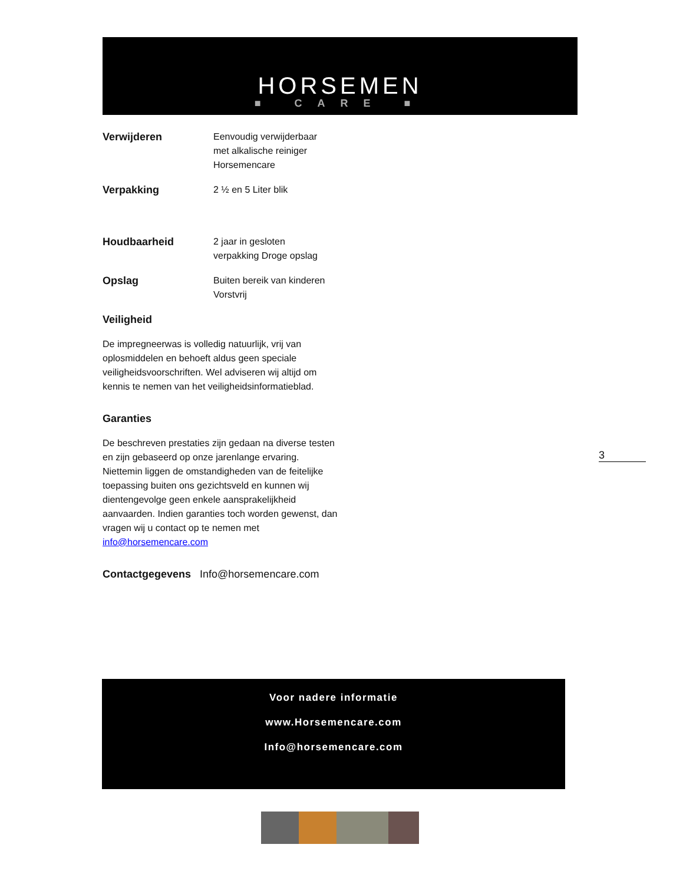HORSEMEN
■ CARE ■
Verwijderen Eenvoudig verwijderbaar
met alkalische reiniger
Horsemencare
Verpakking 2 ½ en 5 Liter blik
Houdbaarheid 2 jaar in gesloten
verpakking Droge opslag
Opslag Buiten bereik van kinderen
Vorstvrij
Veiligheid
De impregneerwas is volledig natuurlijk, vrij van oplosmiddelen en behoeft aldus geen speciale veiligheidsvoorschriften. Wel adviseren wij altijd om kennis te nemen van het veiligheidsinformatieblad.
Garanties
De beschreven prestaties zijn gedaan na diverse testen en zijn gebaseerd op onze jarenlange ervaring. Niettemin liggen de omstandigheden van de feitelijke toepassing buiten ons gezichtsveld en kunnen wij dientengevolge geen enkele aansprakelijkheid aanvaarden. Indien garanties toch worden gewenst, dan vragen wij u contact op te nemen met info@horsemencare.com
Contactgegevens Info@horsemencare.com
3
Voor nadere informatie
www.Horsemencare.com
Info@horsemencare.com